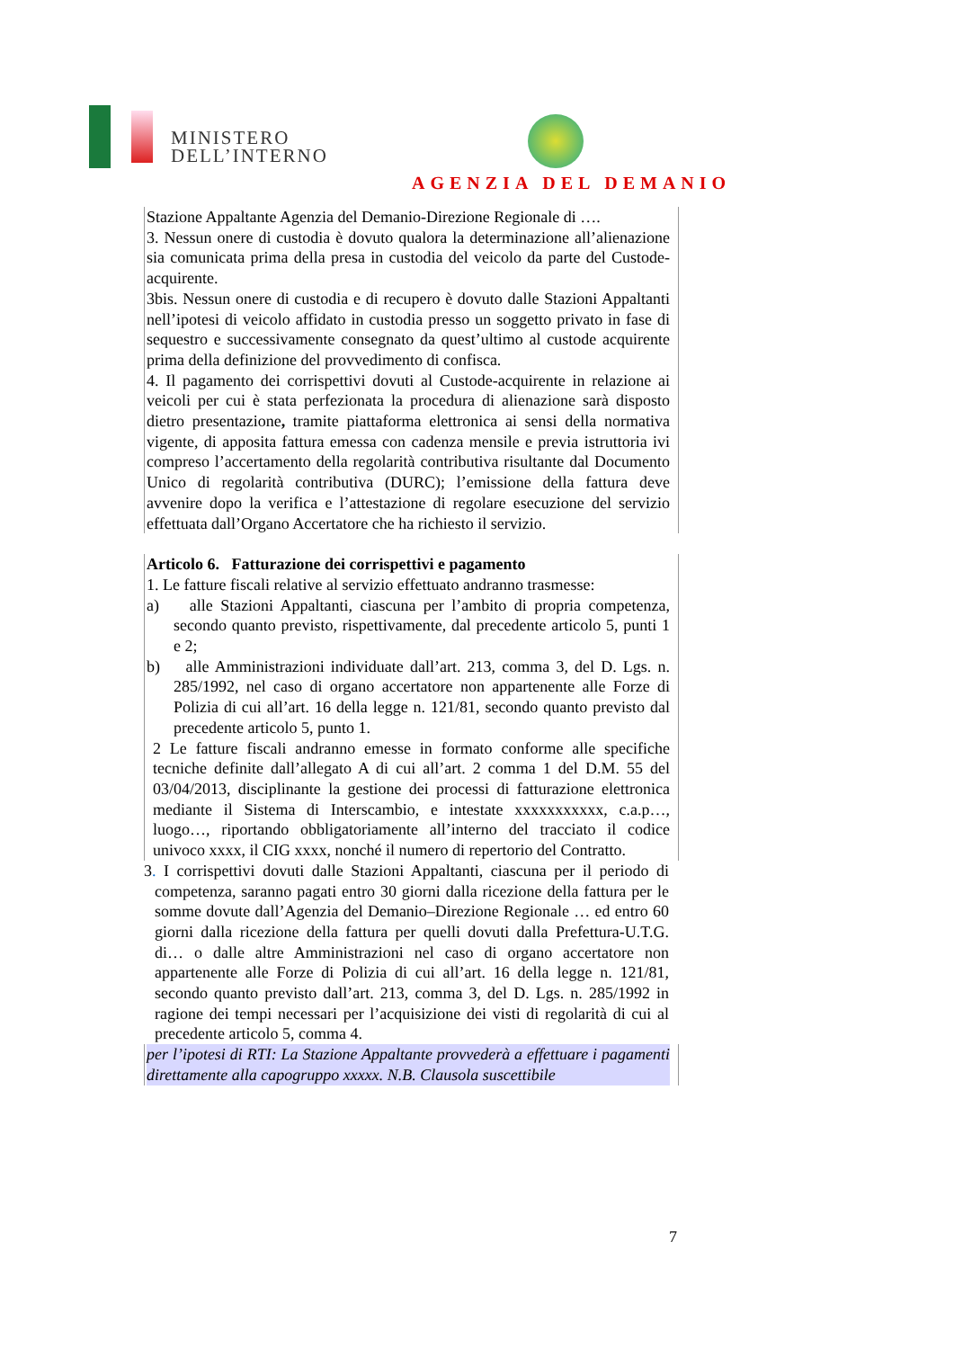MINISTERO
DELL’INTERNO
AGENZIA DEL DEMANIO
Stazione Appaltante Agenzia del Demanio-Direzione Regionale di ….
3. Nessun onere di custodia è dovuto qualora la determinazione all’alienazione sia comunicata prima della presa in custodia del veicolo da parte del Custode-acquirente.
3bis. Nessun onere di custodia e di recupero è dovuto dalle Stazioni Appaltanti nell’ipotesi di veicolo affidato in custodia presso un soggetto privato in fase di sequestro e successivamente consegnato da quest’ultimo al custode acquirente prima della definizione del provvedimento di confisca.
4. Il pagamento dei corrispettivi dovuti al Custode-acquirente in relazione ai veicoli per cui è stata perfezionata la procedura di alienazione sarà disposto dietro presentazione, tramite piattaforma elettronica ai sensi della normativa vigente, di apposita fattura emessa con cadenza mensile e previa istruttoria ivi compreso l’accertamento della regolarità contributiva risultante dal Documento Unico di regolarità contributiva (DURC); l’emissione della fattura deve avvenire dopo la verifica e l’attestazione di regolare esecuzione del servizio effettuata dall’Organo Accertatore che ha richiesto il servizio.
Articolo 6. Fatturazione dei corrispettivi e pagamento
1. Le fatture fiscali relative al servizio effettuato andranno trasmesse:
a) alle Stazioni Appaltanti, ciascuna per l’ambito di propria competenza, secondo quanto previsto, rispettivamente, dal precedente articolo 5, punti 1 e 2;
b) alle Amministrazioni individuate dall’art. 213, comma 3, del D. Lgs. n. 285/1992, nel caso di organo accertatore non appartenente alle Forze di Polizia di cui all’art. 16 della legge n. 121/81, secondo quanto previsto dal precedente articolo 5, punto 1.
2 Le fatture fiscali andranno emesse in formato conforme alle specifiche tecniche definite dall’allegato A di cui all’art. 2 comma 1 del D.M. 55 del 03/04/2013, disciplinante la gestione dei processi di fatturazione elettronica mediante il Sistema di Interscambio, e intestate xxxxxxxxxxx, c.a.p…, luogo…, riportando obbligatoriamente all’interno del tracciato il codice univoco xxxx, il CIG xxxx, nonché il numero di repertorio del Contratto.
3. I corrispettivi dovuti dalle Stazioni Appaltanti, ciascuna per il periodo di competenza, saranno pagati entro 30 giorni dalla ricezione della fattura per le somme dovute dall’Agenzia del Demanio–Direzione Regionale … ed entro 60 giorni dalla ricezione della fattura per quelli dovuti dalla Prefettura-U.T.G. di… o dalle altre Amministrazioni nel caso di organo accertatore non appartenente alle Forze di Polizia di cui all’art. 16 della legge n. 121/81, secondo quanto previsto dall’art. 213, comma 3, del D. Lgs. n. 285/1992 in ragione dei tempi necessari per l’acquisizione dei visti di regolarità di cui al precedente articolo 5, comma 4.
per l’ipotesi di RTI: La Stazione Appaltante provvederà a effettuare i pagamenti direttamente alla capogruppo xxxxx. N.B. Clausola suscettibile
7